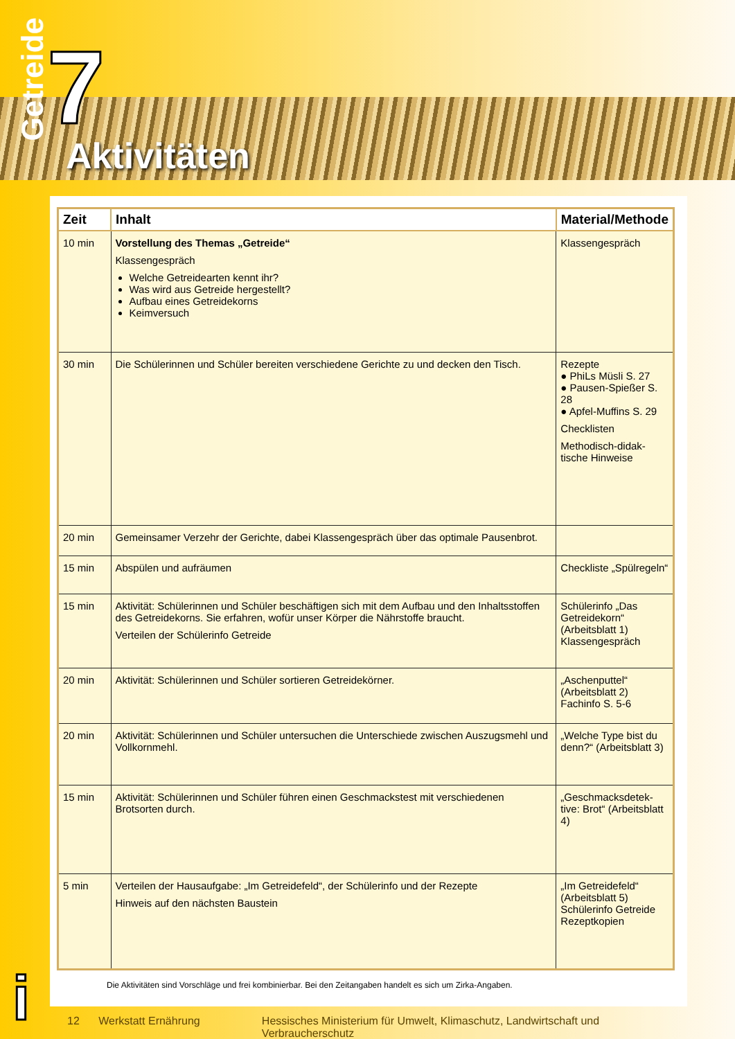Getreide
7
Aktivitäten
| Zeit | Inhalt | Material/Methode |
| --- | --- | --- |
| 10 min | Vorstellung des Themas „Getreide“ Klassengespräch Welche Getreidearten kennt ihr? Was wird aus Getreide hergestellt? Aufbau eines Getreidekorns Keimversuch | Klassengespräch |
| 30 min | Die Schülerinnen und Schüler bereiten verschiedene Gerichte zu und decken den Tisch. | Rezepte ● PhiLs Müsli S. 27 ● Pausen-Spießer S. 28 ● Apfel-Muffins S. 29 Checklisten Methodisch-didak­tische Hinweise |
| 20 min | Gemeinsamer Verzehr der Gerichte, dabei Klassengespräch über das optimale Pausenbrot. | |
| 15 min | Abspülen und aufräumen | Checkliste „Spülregeln“ |
| 15 min | Aktivität: Schülerinnen und Schüler beschäftigen sich mit dem Aufbau und den Inhaltsstoffen des Getreidekorns. Sie erfahren, wofür unser Körper die Nährstoffe braucht. Verteilen der Schülerinfo Getreide | Schülerinfo „Das Getreidekorn“ (Arbeitsblatt 1) Klassengespräch |
| 20 min | Aktivität: Schülerinnen und Schüler sortieren Getreidekörner. | „Aschenputtel“ (Arbeitsblatt 2) Fachinfo S. 5-6 |
| 20 min | Aktivität: Schülerinnen und Schüler untersuchen die Unterschiede zwischen Auszugsmehl und Vollkornmehl. | „Welche Type bist du denn?“ (Arbeitsblatt 3) |
| 15 min | Aktivität: Schülerinnen und Schüler führen einen Geschmackstest mit verschiedenen Brotsorten durch. | „Geschmacksdetek­tive: Brot“ (Arbeitsblatt 4) |
| 5 min | Verteilen der Hausaufgabe: „Im Getreidefeld“, der Schülerinfo und der Rezepte Hinweis auf den nächsten Baustein | „Im Getreidefeld“ (Arbeitsblatt 5) Schülerinfo Getreide Rezeptkopien |
Die Aktivitäten sind Vorschläge und frei kombinierbar. Bei den Zeitangaben handelt es sich um Zirka-Angaben.
i
12 Werkstatt Ernährung Hessisches Ministerium für Umwelt, Klimaschutz, Landwirtschaft und Verbraucherschutz